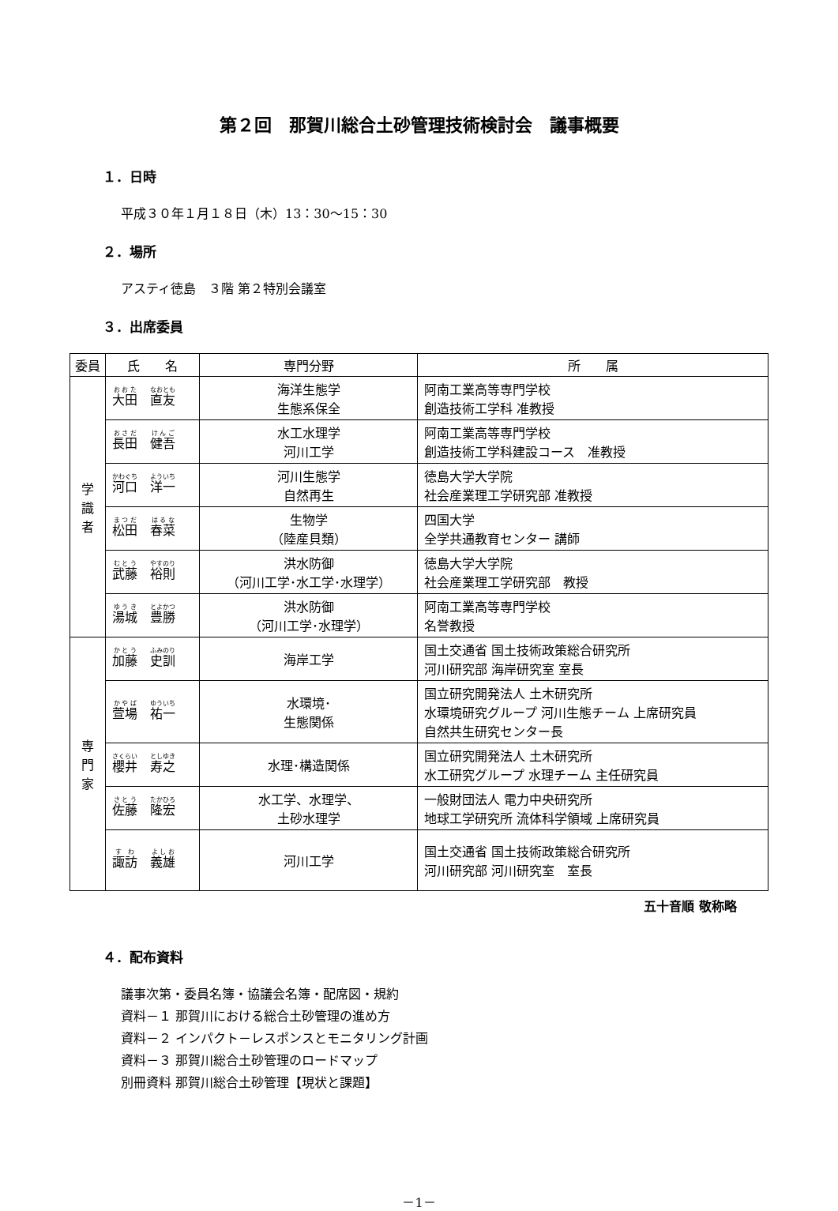第２回　那賀川総合土砂管理技術検討会　議事概要
１．日時
平成３０年１月１８日（木）13：30～15：30
２．場所
アスティ徳島　３階 第２特別会議室
３．出席委員
| 委員 | 氏 名 | 専門分野 | 所 属 |
| --- | --- | --- | --- |
| 学 識 者 | 大田 直友 | 海洋生態学 生態系保全 | 阿南工業高等専門学校 創造技術工学科 准教授 |
| | 長田 健吾 | 水工水理学 河川工学 | 阿南工業高等専門学校 創造技術工学科建設コース 准教授 |
| | 河口 洋一 | 河川生態学 自然再生 | 徳島大学大学院 社会産業理工学研究部 准教授 |
| | 松田 春菜 | 生物学 （陸産貝類） | 四国大学 全学共通教育センター 講師 |
| | 武藤 裕則 | 洪水防御 （河川工学･水工学･水理学） | 徳島大学大学院 社会産業理工学研究部 教授 |
| | 湯城 豊勝 | 洪水防御 （河川工学･水理学） | 阿南工業高等専門学校 名誉教授 |
| 専 門 家 | 加藤 史訓 | 海岸工学 | 国土交通省 国土技術政策総合研究所 河川研究部 海岸研究室 室長 |
| | 萱場 祐一 | 水環境･ 生態関係 | 国立研究開発法人 土木研究所 水環境研究グループ 河川生態チーム 上席研究員 自然共生研究センター長 |
| | 櫻井 寿之 | 水理･構造関係 | 国立研究開発法人 土木研究所 水工研究グループ 水理チーム 主任研究員 |
| | 佐藤 隆宏 | 水工学、水理学、 土砂水理学 | 一般財団法人 電力中央研究所 地球工学研究所 流体科学領域 上席研究員 |
| | 諏訪 義雄 | 河川工学 | 国土交通省 国土技術政策総合研究所 河川研究部 河川研究室 室長 |
五十音順 敬称略
４．配布資料
議事次第・委員名簿・協議会名簿・配席図・規約
資料－１ 那賀川における総合土砂管理の進め方
資料－２ インパクト－レスポンスとモニタリング計画
資料－３ 那賀川総合土砂管理のロードマップ
別冊資料 那賀川総合土砂管理【現状と課題】
－1－